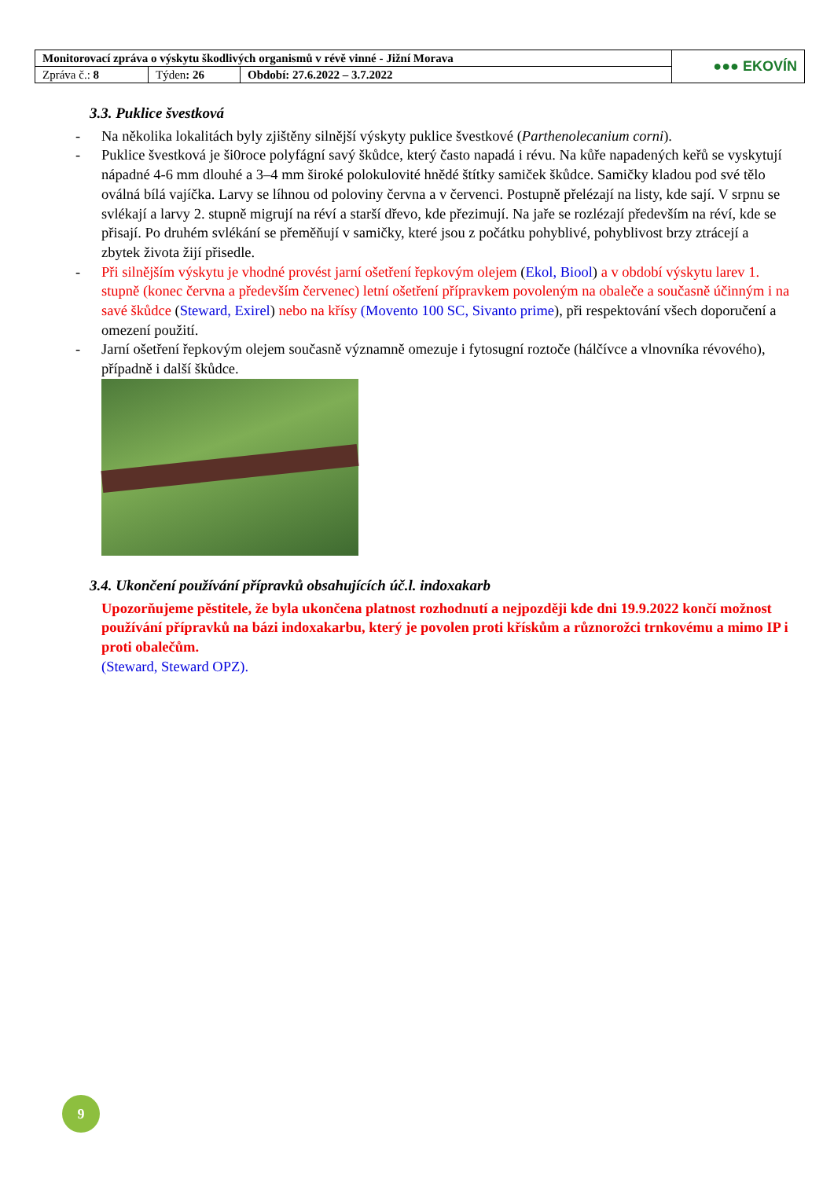| Monitorovací zpráva o výskytu škodlivých organismů v révě vinné - Jižní Morava | | | ●●● EKOVÍN |
| Zpráva č.: 8 | Týden : 26 | Období: 27.6.2022 – 3.7.2022 | |
3.3. Puklice švestková
- Na několika lokalitách byly zjištěny silnější výskyty puklice švestkové (Parthenolecanium corni).
- Puklice švestková je ši0roce polyfágní savý škůdce, který často napadá i révu. Na kůře napadených keřů se vyskytují nápadné 4-6 mm dlouhé a 3–4 mm široké polokulovité hnědé štítky samiček škůdce. Samičky kladou pod své tělo oválná bílá vajíčka. Larvy se líhnou od poloviny června a v červenci. Postupně přelézají na listy, kde sají. V srpnu se svlékají a larvy 2. stupně migrují na réví a starší dřevo, kde přezimují. Na jaře se rozlézají především na réví, kde se přisají. Po druhém svlékání se přeměňují v samičky, které jsou z počátku pohyblivé, pohyblivost brzy ztrácejí a zbytek života žijí přisedle.
- Při silnějším výskytu je vhodné provést jarní ošetření řepkovým olejem (Ekol, Biool) a v období výskytu larev 1. stupně (konec června a především červenec) letní ošetření přípravkem povoleným na obaleče a současně účinným i na savé škůdce (Steward, Exirel) nebo na křísy (Movento 100 SC, Sivanto prime), při respektování všech doporučení a omezení použití.
- Jarní ošetření řepkovým olejem současně významně omezuje i fytosugní roztoče (hálčívce a vlnovníka révového), případně i další škůdce.
3.4. Ukončení používání přípravků obsahujících úč.l. indoxakarb
Upozorňujeme pěstitele, že byla ukončena platnost rozhodnutí a nejpozději kde dni 19.9.2022 končí možnost používání přípravků na bázi indoxakarbu, který je povolen proti křískům a různorožci trnkovému a mimo IP i proti obalečům.
(Steward, Steward OPZ).
9